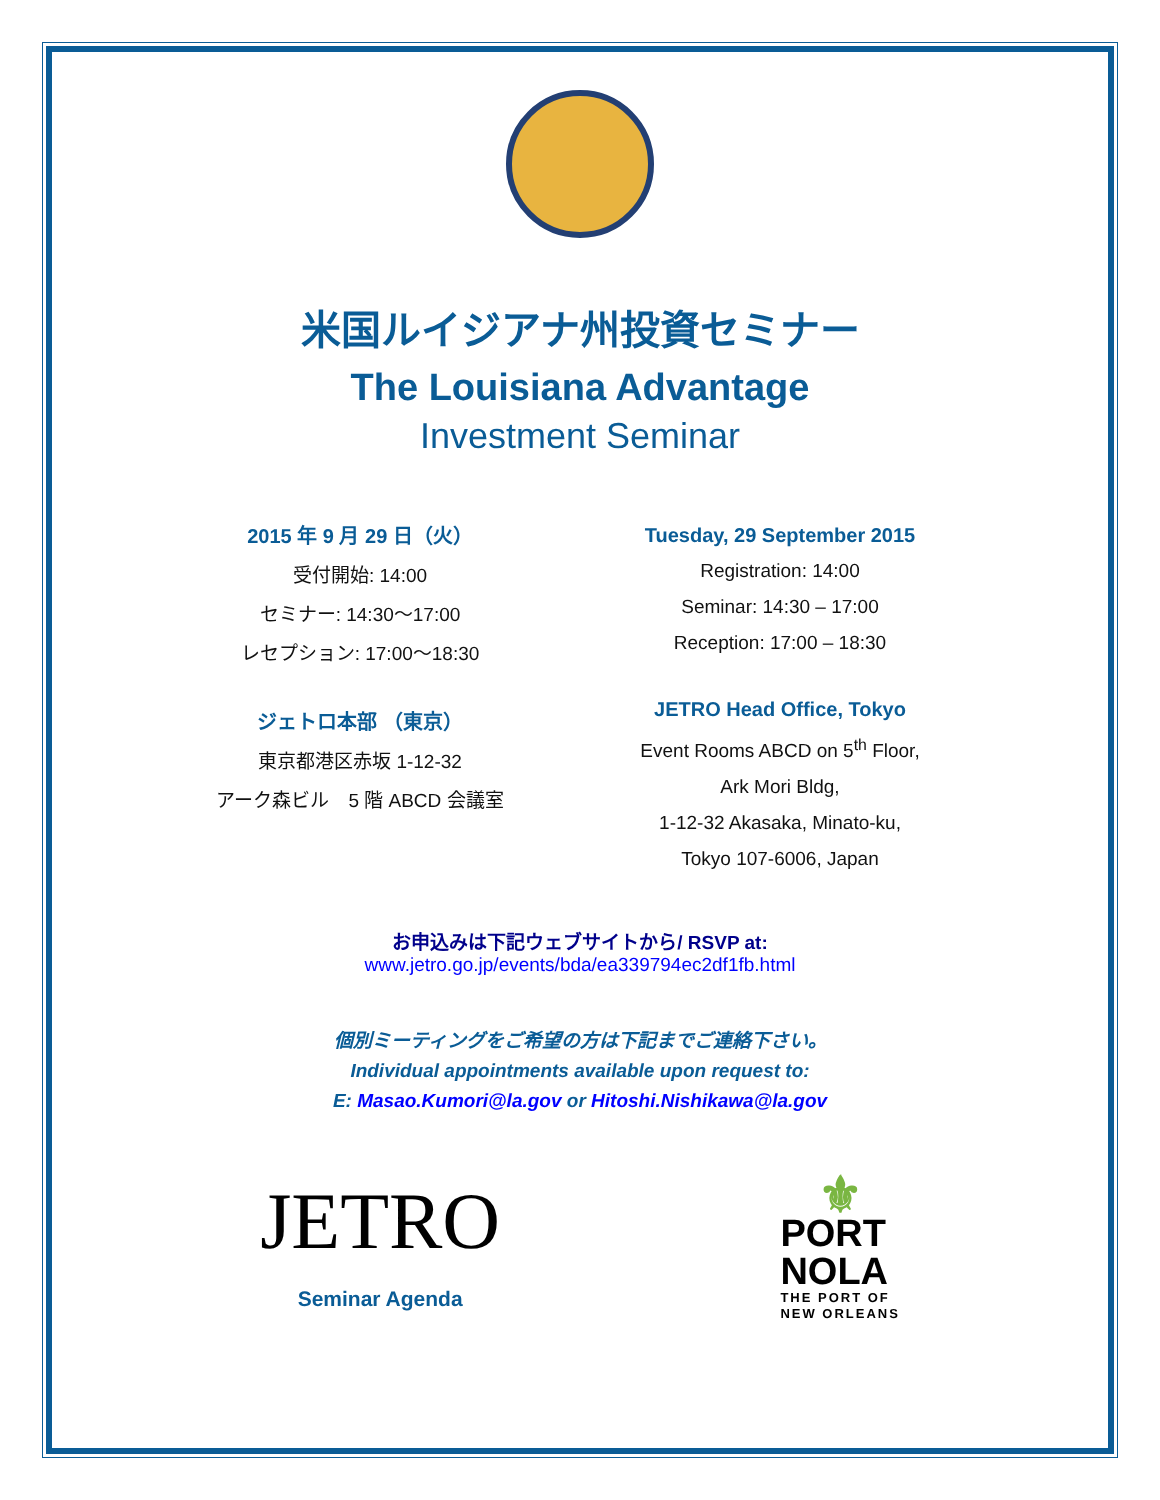米国ルイジアナ州投資セミナー
The Louisiana Advantage
Investment Seminar
2015 年 9 月 29 日（火）
受付開始: 14:00
セミナー: 14:30〜17:00
レセプション: 17:00〜18:30
ジェトロ本部 （東京）
東京都港区赤坂 1-12-32
アーク森ビル　5 階 ABCD 会議室
Tuesday, 29 September 2015
Registration: 14:00
Seminar: 14:30 – 17:00
Reception: 17:00 – 18:30
JETRO Head Office, Tokyo
Event Rooms ABCD on 5<sup>th</sup> Floor,
Ark Mori Bldg,
1-12-32 Akasaka, Minato-ku,
Tokyo 107-6006, Japan
お申込みは下記ウェブサイトから/ RSVP at:
www.jetro.go.jp/events/bda/ea339794ec2df1fb.html
個別ミーティングをご希望の方は下記までご連絡下さい。
Individual appointments available upon request to:
E: Masao.Kumori@la.gov or Hitoshi.Nishikawa@la.gov
JETRO
Seminar Agenda
⚜
PORT
NOLA
THE PORT OF
NEW ORLEANS